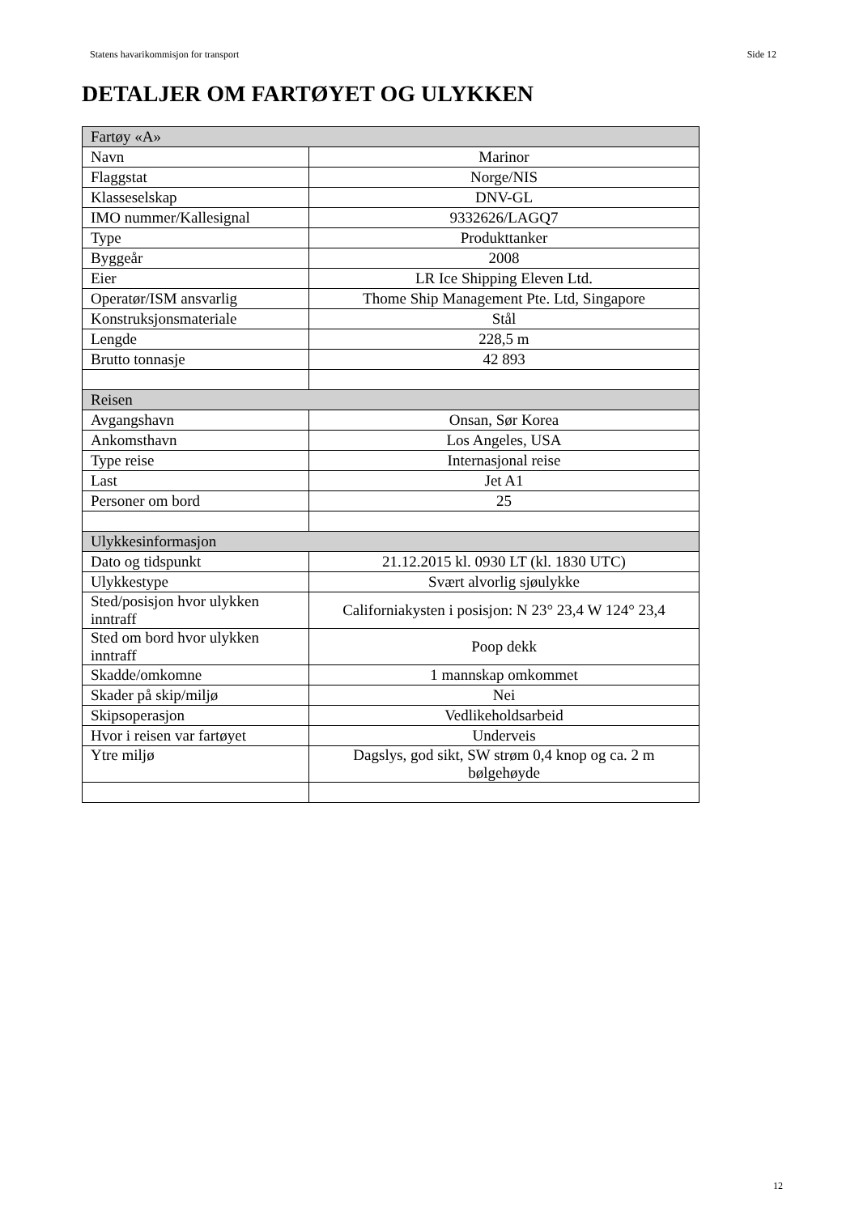Statens havarikommisjon for transport Side 12
DETALJER OM FARTØYET OG ULYKKEN
| Fartøy «A» | |
| --- | --- |
| Navn | Marinor |
| Flaggstat | Norge/NIS |
| Klasseselskap | DNV-GL |
| IMO nummer/Kallesignal | 9332626/LAGQ7 |
| Type | Produkttanker |
| Byggeår | 2008 |
| Eier | LR Ice Shipping Eleven Ltd. |
| Operatør/ISM ansvarlig | Thome Ship Management Pte. Ltd, Singapore |
| Konstruksjonsmateriale | Stål |
| Lengde | 228,5 m |
| Brutto tonnasje | 42 893 |
| Reisen | |
| Avgangshavn | Onsan, Sør Korea |
| Ankomsthavn | Los Angeles, USA |
| Type reise | Internasjonal reise |
| Last | Jet A1 |
| Personer om bord | 25 |
| Ulykkesinformasjon | |
| Dato og tidspunkt | 21.12.2015 kl. 0930 LT (kl. 1830 UTC) |
| Ulykkestype | Svært alvorlig sjøulykke |
| Sted/posisjon hvor ulykken inntraff | Californiakysten i posisjon: N 23° 23,4 W 124° 23,4 |
| Sted om bord hvor ulykken inntraff | Poop dekk |
| Skadde/omkomne | 1 mannskap omkommet |
| Skader på skip/miljø | Nei |
| Skipsoperasjon | Vedlikeholdsarbeid |
| Hvor i reisen var fartøyet | Underveis |
| Ytre miljø | Dagslys, god sikt, SW strøm 0,4 knop og ca. 2 m bølgehøyde |
12